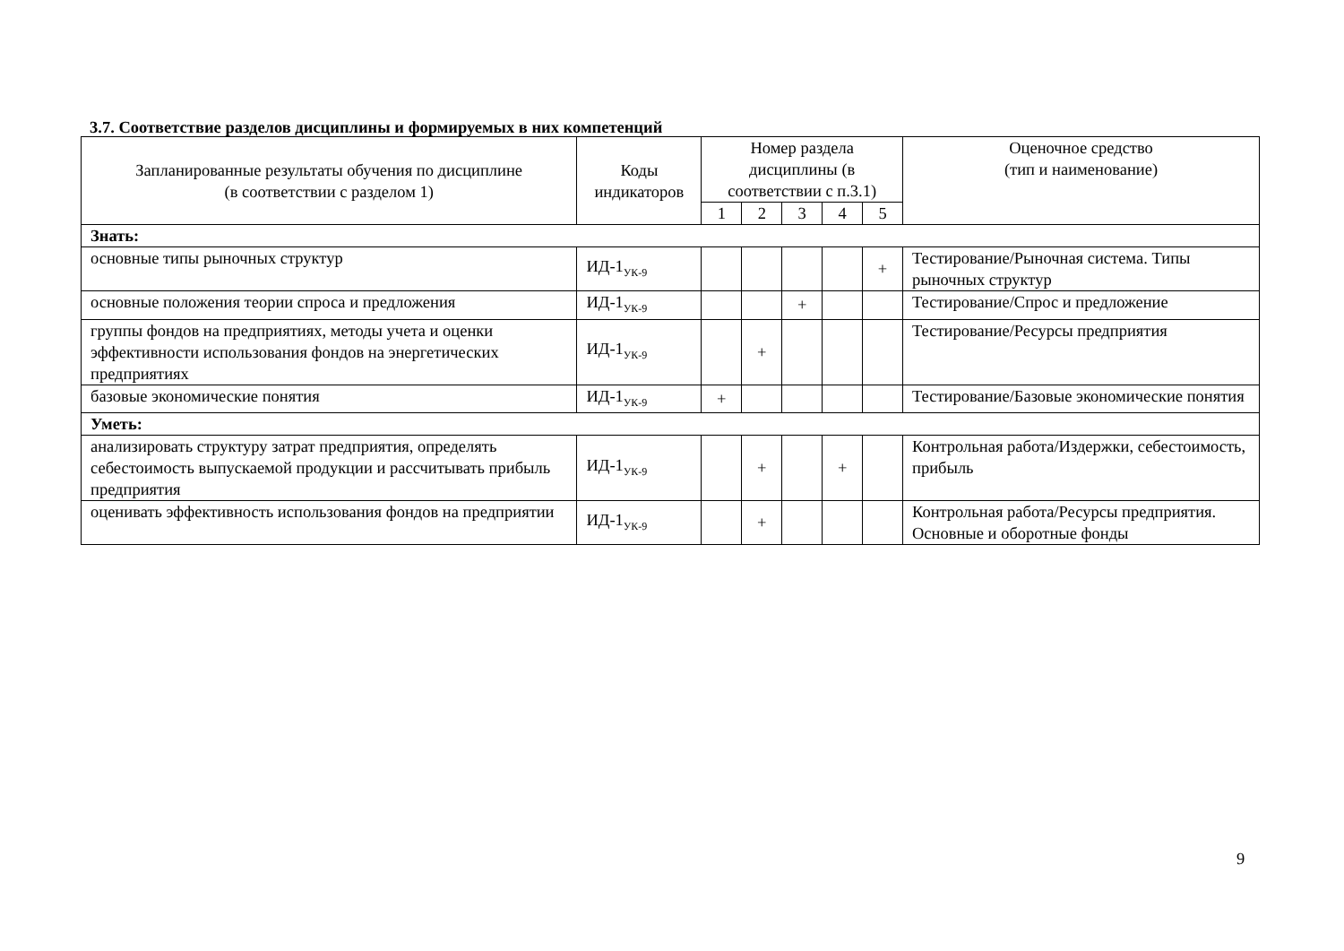3.7. Соответствие разделов дисциплины и формируемых в них компетенций
| Запланированные результаты обучения по дисциплине (в соответствии с разделом 1) | Коды индикаторов | Номер раздела дисциплины (в соответствии с п.3.1) | | | | | Оценочное средство (тип и наименование) |
| --- | --- | --- | --- | --- | --- | --- | --- |
| | | 1 | 2 | 3 | 4 | 5 | |
| Знать: | | | | | | | |
| основные типы рыночных структур | ИД-1<sub>УК-9</sub> | | | | | + | Тестирование/Рыночная система. Типы рыночных структур |
| основные положения теории спроса и предложения | ИД-1<sub>УК-9</sub> | | | + | | | Тестирование/Спрос и предложение |
| группы фондов на предприятиях, методы учета и оценки эффективности использования фондов на энергетических предприятиях | ИД-1<sub>УК-9</sub> | | + | | | | Тестирование/Ресурсы предприятия |
| базовые экономические понятия | ИД-1<sub>УК-9</sub> | + | | | | | Тестирование/Базовые экономические понятия |
| Уметь: | | | | | | | |
| анализировать структуру затрат предприятия, определять себестоимость выпускаемой продукции и рассчитывать прибыль предприятия | ИД-1<sub>УК-9</sub> | | + | | + | | Контрольная работа/Издержки, себестоимость, прибыль |
| оценивать эффективность использования фондов на предприятии | ИД-1<sub>УК-9</sub> | | + | | | | Контрольная работа/Ресурсы предприятия. Основные и оборотные фонды |
9